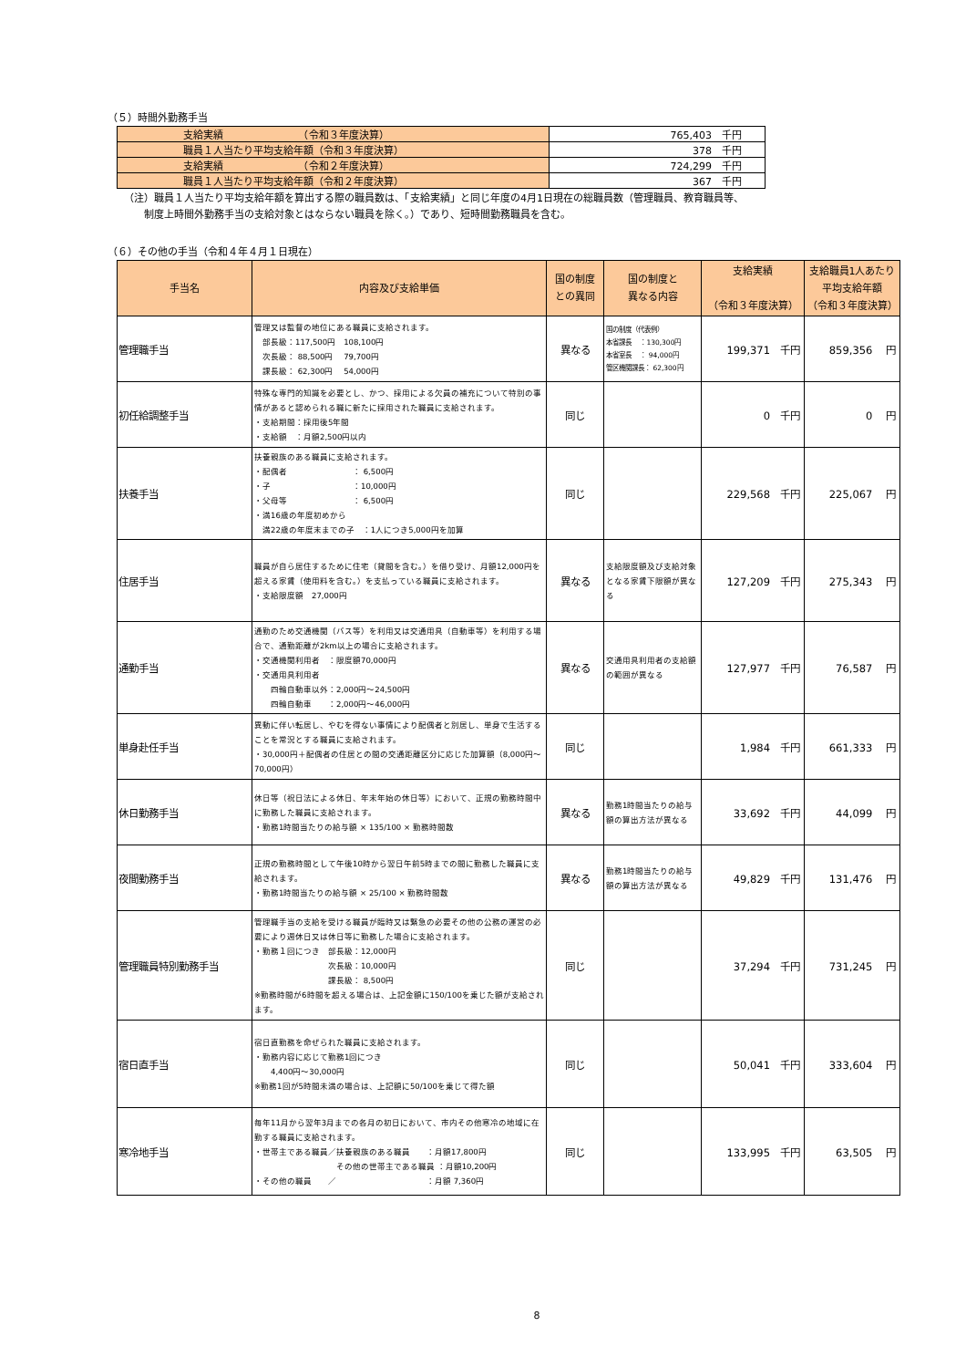（５）時間外勤務手当
| 支給実績 （令和３年度決算） | 765,403 千円 |
| 職員１人当たり平均支給年額（令和３年度決算） | 378 千円 |
| 支給実績 （令和２年度決算） | 724,299 千円 |
| 職員１人当たり平均支給年額（令和２年度決算） | 367 千円 |
（注）職員１人当たり平均支給年額を算出する際の職員数は、「支給実績」と同じ年度の4月1日現在の総職員数（管理職員、教育職員等、
　　制度上時間外勤務手当の支給対象とはならない職員を除く。）であり、短時間勤務職員を含む。
（６）その他の手当（令和４年４月１日現在）
| 手当名 | 内容及び支給単価 | 国の制度 との異同 | 国の制度と 異なる内容 | 支給実績 （令和３年度決算） | 支給職員1人あたり 平均支給年額 （令和３年度決算） |
| --- | --- | --- | --- | --- | --- |
| 管理職手当 | 管理又は監督の地位にある職員に支給されます。 部長級：117,500円 108,100円 次長級： 88,500円 79,700円 課長級： 62,300円 54,000円 | 異なる | 国の制度（代表例） 本省課長 ：130,300円 本省室長 ： 94,000円 管区機関課長： 62,300円 | 199,371 千円 | 859,356 円 |
| 初任給調整手当 | 特殊な専門的知識を必要とし、かつ、採用による欠員の補充について特別の事情があると認められる職に新たに採用された職員に支給されます。 ・支給期間：採用後5年間 ・支給額 ：月額2,500円以内 | 同じ | | 0 千円 | 0 円 |
| 扶養手当 | 扶養親族のある職員に支給されます。 ・配偶者 ： 6,500円 ・子 ：10,000円 ・父母等 ： 6,500円 ・満16歳の年度初めから 満22歳の年度末までの子 ：1人につき5,000円を加算 | 同じ | | 229,568 千円 | 225,067 円 |
| 住居手当 | 職員が自ら居住するために住宅（貸間を含む。）を借り受け、月額12,000円を超える家賃（使用料を含む。）を支払っている職員に支給されます。 ・支給限度額 27,000円 | 異なる | 支給限度額及び支給対象となる家賃下限額が異なる | 127,209 千円 | 275,343 円 |
| 通勤手当 | 通勤のため交通機関（バス等）を利用又は交通用具（自動車等）を利用する場合で、通勤距離が2km以上の場合に支給されます。 ・交通機関利用者 ：限度額70,000円 ・交通用具利用者 四輪自動車以外：2,000円～24,500円 四輪自動車 ：2,000円～46,000円 | 異なる | 交通用具利用者の支給額の範囲が異なる | 127,977 千円 | 76,587 円 |
| 単身赴任手当 | 異動に伴い転居し、やむを得ない事情により配偶者と別居し、単身で生活することを常況とする職員に支給されます。 ・30,000円＋配偶者の住居との間の交通距離区分に応じた加算額（8,000円～70,000円） | 同じ | | 1,984 千円 | 661,333 円 |
| 休日勤務手当 | 休日等（祝日法による休日、年末年始の休日等）において、正規の勤務時間中に勤務した職員に支給されます。 ・勤務1時間当たりの給与額 × 135/100 × 勤務時間数 | 異なる | 勤務1時間当たりの給与額の算出方法が異なる | 33,692 千円 | 44,099 円 |
| 夜間勤務手当 | 正規の勤務時間として午後10時から翌日午前5時までの間に勤務した職員に支給されます。 ・勤務1時間当たりの給与額 × 25/100 × 勤務時間数 | 異なる | 勤務1時間当たりの給与額の算出方法が異なる | 49,829 千円 | 131,476 円 |
| 管理職員特別勤務手当 | 管理職手当の支給を受ける職員が臨時又は緊急の必要その他の公務の運営の必要により週休日又は休日等に勤務した場合に支給されます。 ・勤務１回につき 部長級：12,000円 次長級：10,000円 課長級： 8,500円 ※勤務時間が6時間を超える場合は、上記金額に150/100を乗じた額が支給されます。 | 同じ | | 37,294 千円 | 731,245 円 |
| 宿日直手当 | 宿日直勤務を命ぜられた職員に支給されます。 ・勤務内容に応じて勤務1回につき 4,400円～30,000円 ※勤務1回が5時間未満の場合は、上記額に50/100を乗じて得た額 | 同じ | | 50,041 千円 | 333,604 円 |
| 寒冷地手当 | 毎年11月から翌年3月までの各月の初日において、市内その他寒冷の地域に在勤する職員に支給されます。 ・世帯主である職員／扶養親族のある職員 ：月額17,800円 その他の世帯主である職員 ：月額10,200円 ・その他の職員 ／ ：月額 7,360円 | 同じ | | 133,995 千円 | 63,505 円 |
8